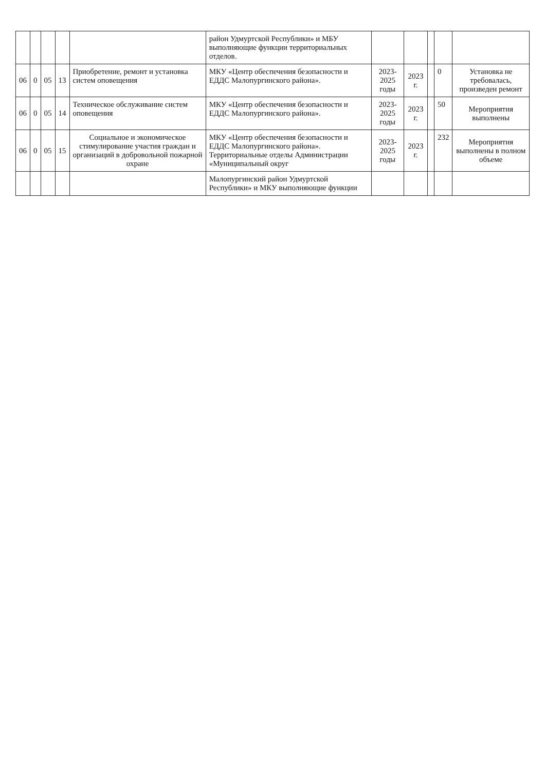| | | | | | район Удмуртской Республики» и МБУ выполняющие функции территориальных отделов. | | | | | |
| 06 | 0 | 05 | 13 | Приобретение, ремонт и установка систем оповещения | МКУ «Центр обеспечения безопасности и ЕДДС Малопургинского района». | 2023-2025 годы | 2023 г. | | 0 | Установка не требовалась, произведен ремонт |
| 06 | 0 | 05 | 14 | Техническое обслуживание систем оповещения | МКУ «Центр обеспечения безопасности и ЕДДС Малопургинского района». | 2023-2025 годы | 2023 г. | | 50 | Мероприятия выполнены |
| 06 | 0 | 05 | 15 | Социальное и экономическое стимулирование участия граждан и организаций в добровольной пожарной охране | МКУ «Центр обеспечения безопасности и ЕДДС Малопургинского района». Территориальные отделы Администрации «Муниципальный округ | 2023-2025 годы | 2023 г. | | 232 | Мероприятия выполнены в полном объеме |
| | | | | | Малопургинский район Удмуртской Республики» и МКУ выполняющие функции | | | | | |